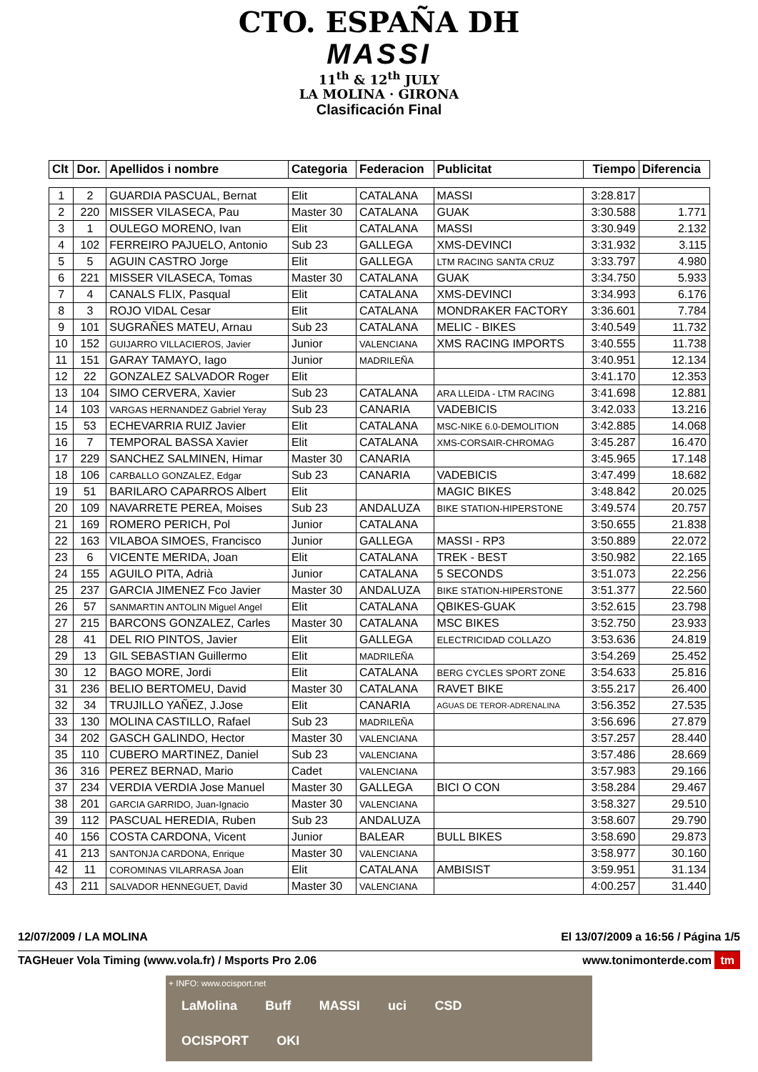CTO. ESPAÑA DH
MASSI
11<sup>th</sup> & 12<sup>th</sup> JULY
LA MOLINA · GIRONA
Clasificación Final
| Clt | Dor. | Apellidos i nombre | Categoria | Federacion | Publicitat | Tiempo | Diferencia |
| --- | --- | --- | --- | --- | --- | --- | --- |
| 1 | 2 | GUARDIA PASCUAL, Bernat | Elit | CATALANA | MASSI | 3:28.817 | |
| 2 | 220 | MISSER VILASECA, Pau | Master 30 | CATALANA | GUAK | 3:30.588 | 1.771 |
| 3 | 1 | OULEGO MORENO, Ivan | Elit | CATALANA | MASSI | 3:30.949 | 2.132 |
| 4 | 102 | FERREIRO PAJUELO, Antonio | Sub 23 | GALLEGA | XMS-DEVINCI | 3:31.932 | 3.115 |
| 5 | 5 | AGUIN CASTRO Jorge | Elit | GALLEGA | LTM RACING SANTA CRUZ | 3:33.797 | 4.980 |
| 6 | 221 | MISSER VILASECA, Tomas | Master 30 | CATALANA | GUAK | 3:34.750 | 5.933 |
| 7 | 4 | CANALS FLIX, Pasqual | Elit | CATALANA | XMS-DEVINCI | 3:34.993 | 6.176 |
| 8 | 3 | ROJO VIDAL Cesar | Elit | CATALANA | MONDRAKER FACTORY | 3:36.601 | 7.784 |
| 9 | 101 | SUGRAÑES MATEU, Arnau | Sub 23 | CATALANA | MELIC - BIKES | 3:40.549 | 11.732 |
| 10 | 152 | GUIJARRO VILLACIEROS, Javier | Junior | VALENCIANA | XMS RACING IMPORTS | 3:40.555 | 11.738 |
| 11 | 151 | GARAY TAMAYO, Iago | Junior | MADRILEÑA | | 3:40.951 | 12.134 |
| 12 | 22 | GONZALEZ SALVADOR Roger | Elit | | | 3:41.170 | 12.353 |
| 13 | 104 | SIMO CERVERA, Xavier | Sub 23 | CATALANA | ARA LLEIDA - LTM RACING | 3:41.698 | 12.881 |
| 14 | 103 | VARGAS HERNANDEZ Gabriel Yeray | Sub 23 | CANARIA | VADEBICIS | 3:42.033 | 13.216 |
| 15 | 53 | ECHEVARRIA RUIZ Javier | Elit | CATALANA | MSC-NIKE 6.0-DEMOLITION | 3:42.885 | 14.068 |
| 16 | 7 | TEMPORAL BASSA Xavier | Elit | CATALANA | XMS-CORSAIR-CHROMAG | 3:45.287 | 16.470 |
| 17 | 229 | SANCHEZ SALMINEN, Himar | Master 30 | CANARIA | | 3:45.965 | 17.148 |
| 18 | 106 | CARBALLO GONZALEZ, Edgar | Sub 23 | CANARIA | VADEBICIS | 3:47.499 | 18.682 |
| 19 | 51 | BARILARO CAPARROS Albert | Elit | | MAGIC BIKES | 3:48.842 | 20.025 |
| 20 | 109 | NAVARRETE PEREA, Moises | Sub 23 | ANDALUZA | BIKE STATION-HIPERSTONE | 3:49.574 | 20.757 |
| 21 | 169 | ROMERO PERICH, Pol | Junior | CATALANA | | 3:50.655 | 21.838 |
| 22 | 163 | VILABOA SIMOES, Francisco | Junior | GALLEGA | MASSI - RP3 | 3:50.889 | 22.072 |
| 23 | 6 | VICENTE MERIDA, Joan | Elit | CATALANA | TREK - BEST | 3:50.982 | 22.165 |
| 24 | 155 | AGUILO PITA, Adrià | Junior | CATALANA | 5 SECONDS | 3:51.073 | 22.256 |
| 25 | 237 | GARCIA JIMENEZ Fco Javier | Master 30 | ANDALUZA | BIKE STATION-HIPERSTONE | 3:51.377 | 22.560 |
| 26 | 57 | SANMARTIN ANTOLIN Miguel Angel | Elit | CATALANA | QBIKES-GUAK | 3:52.615 | 23.798 |
| 27 | 215 | BARCONS GONZALEZ, Carles | Master 30 | CATALANA | MSC BIKES | 3:52.750 | 23.933 |
| 28 | 41 | DEL RIO PINTOS, Javier | Elit | GALLEGA | ELECTRICIDAD COLLAZO | 3:53.636 | 24.819 |
| 29 | 13 | GIL SEBASTIAN Guillermo | Elit | MADRILEÑA | | 3:54.269 | 25.452 |
| 30 | 12 | BAGO MORE, Jordi | Elit | CATALANA | BERG CYCLES SPORT ZONE | 3:54.633 | 25.816 |
| 31 | 236 | BELIO BERTOMEU, David | Master 30 | CATALANA | RAVET BIKE | 3:55.217 | 26.400 |
| 32 | 34 | TRUJILLO YAÑEZ, J.Jose | Elit | CANARIA | AGUAS DE TEROR-ADRENALINA | 3:56.352 | 27.535 |
| 33 | 130 | MOLINA CASTILLO, Rafael | Sub 23 | MADRILEÑA | | 3:56.696 | 27.879 |
| 34 | 202 | GASCH GALINDO, Hector | Master 30 | VALENCIANA | | 3:57.257 | 28.440 |
| 35 | 110 | CUBERO MARTINEZ, Daniel | Sub 23 | VALENCIANA | | 3:57.486 | 28.669 |
| 36 | 316 | PEREZ BERNAD, Mario | Cadet | VALENCIANA | | 3:57.983 | 29.166 |
| 37 | 234 | VERDIA VERDIA Jose Manuel | Master 30 | GALLEGA | BICI O CON | 3:58.284 | 29.467 |
| 38 | 201 | GARCIA GARRIDO, Juan-Ignacio | Master 30 | VALENCIANA | | 3:58.327 | 29.510 |
| 39 | 112 | PASCUAL HEREDIA, Ruben | Sub 23 | ANDALUZA | | 3:58.607 | 29.790 |
| 40 | 156 | COSTA CARDONA, Vicent | Junior | BALEAR | BULL BIKES | 3:58.690 | 29.873 |
| 41 | 213 | SANTONJA CARDONA, Enrique | Master 30 | VALENCIANA | | 3:58.977 | 30.160 |
| 42 | 11 | COROMINAS VILARRASA Joan | Elit | CATALANA | AMBISIST | 3:59.951 | 31.134 |
| 43 | 211 | SALVADOR HENNEGUET, David | Master 30 | VALENCIANA | | 4:00.257 | 31.440 |
12/07/2009 / LA MOLINA El 13/07/2009 a 16:56 / Página 1/5
TAGHeuer Vola Timing (www.vola.fr) / Msports Pro 2.06 www.tonimonterde.com tm
+ INFO: www.ocisport.net
LaMolina Buff MASSI uci CSD
OCISPORT OKI